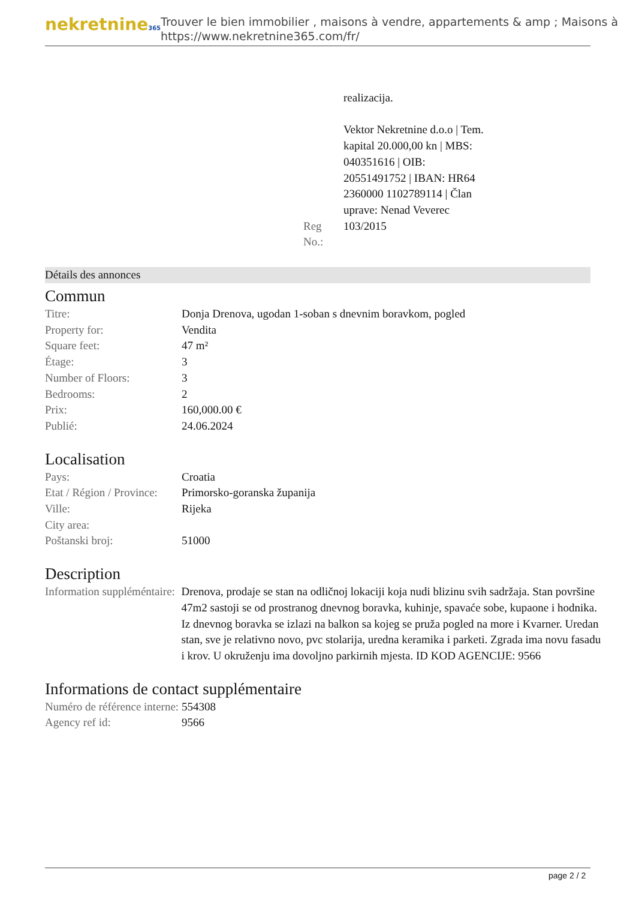nekretnine365
Trouver le bien immobilier , maisons à vendre, appartements & amp ; Maisons à
https://www.nekretnine365.com/fr/
| | realizacija. Vektor Nekretnine d.o.o / Tem. kapital 20.000,00 kn / MBS: 040351616 / OIB: 20551491752 / IBAN: HR64 2360000 1102789114 / Član uprave: Nenad Veverec |
| Reg No.: | 103/2015 |
Détails des annonces
Commun
| Titre: | Donja Drenova, ugodan 1-soban s dnevnim boravkom, pogled |
| Property for: | Vendita |
| Square feet: | 47 m² |
| Étage: | 3 |
| Number of Floors: | 3 |
| Bedrooms: | 2 |
| Prix: | 160,000.00 € |
| Publié: | 24.06.2024 |
Localisation
| Pays: | Croatia |
| Etat / Région / Province: | Primorsko-goranska županija |
| Ville: | Rijeka |
| City area: | |
| Poštanski broj: | 51000 |
Description
| Information suppléméntaire: | Drenova, prodaje se stan na odličnoj lokaciji koja nudi blizinu svih sadržaja. Stan površine 47m2 sastoji se od prostranog dnevnog boravka, kuhinje, spavaće sobe, kupaone i hodnika. Iz dnevnog boravka se izlazi na balkon sa kojeg se pruža pogled na more i Kvarner. Uredan stan, sve je relativno novo, pvc stolarija, uredna keramika i parketi. Zgrada ima novu fasadu i krov. U okruženju ima dovoljno parkirnih mjesta. ID KOD AGENCIJE: 9566 |
Informations de contact supplémentaire
| Numéro de référence interne: | 554308 |
| Agency ref id: | 9566 |
page 2 / 2